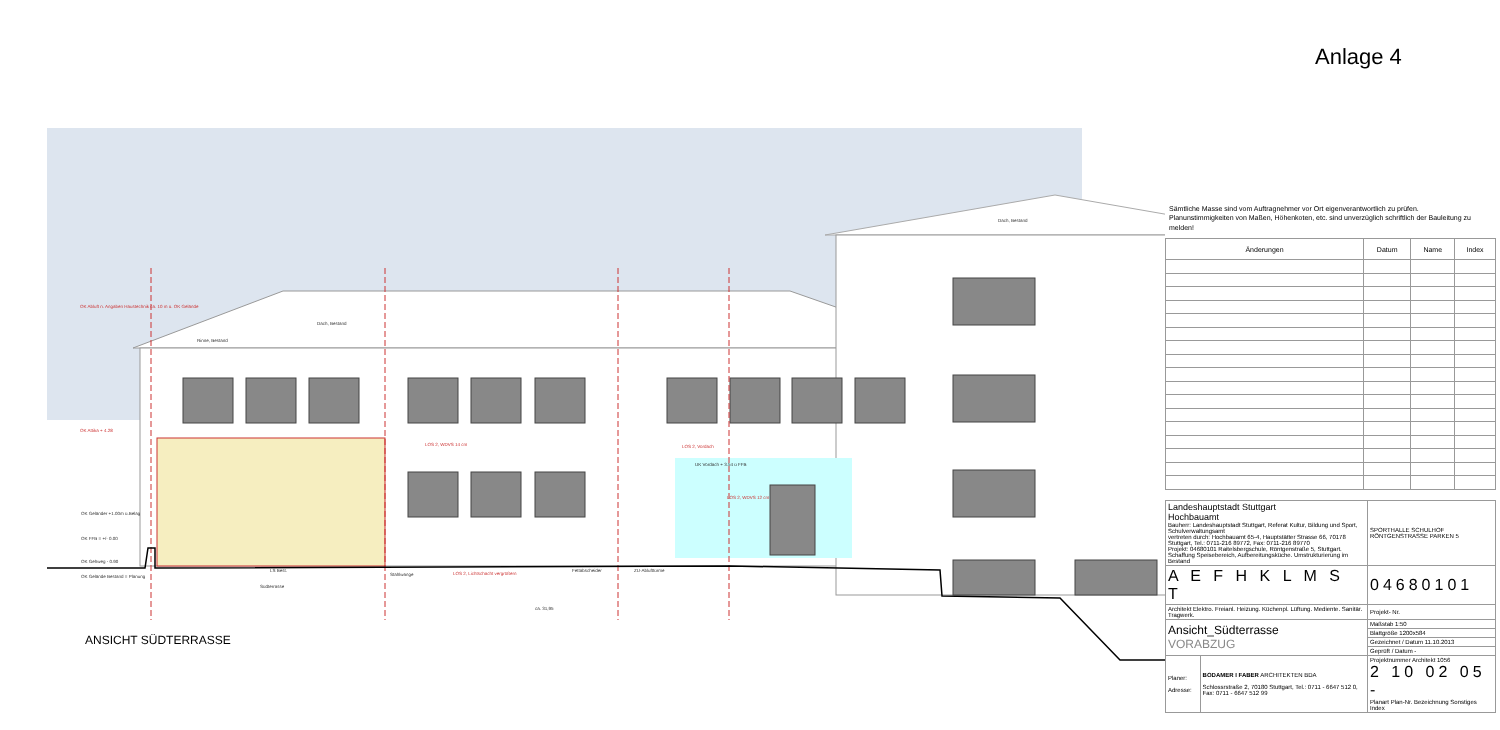Dach, Bestand
Rinne, Bestand
Dach, Bestand
OK Abluft n. Angaben Haustechnik ca. 10 m ü. OK Gelände
OK Attika + 4.28
OK Geländer +1.00m ü.Belag
OK FFB = +/- 0.00
OK Gehweg - 0.90
OK Gelände Bestand = Planung
LOS 2, WDVS 14 cm
LOS 2, Vordach
UK Vordach + 3.54 ü FFB
LOS 2, WDVS 12 cm
Stahlwange
LOS 2, Lichtschacht vergrößern
Fettabscheider
ZU-Ablufttürme
LS Best.
Südterrasse
ca. 31,95
ANSICHT SÜDTERRASSE
Anlage 4
Sämtliche Masse sind vom Auftragnehmer vor Ort eigenverantwortlich zu prüfen.
Planunstimmigkeiten von Maßen, Höhenkoten, etc. sind unverzüglich schriftlich der Bauleitung zu melden!
| Änderungen | Datum | Name | Index |
| --- | --- | --- | --- |
| Landeshauptstadt Stuttgart Hochbauamt Bauherr: Landeshauptstadt Stuttgart, Referat Kultur, Bildung und Sport, Schulverwaltungsamt vertreten durch: Hochbauamt 65-4, Hauptstätter Strasse 66, 70178 Stuttgart, Tel.: 0711-216 89772, Fax: 0711-216 89770 Projekt: 04680101 Raitelsbergschule, Röntgenstraße 5, Stuttgart. Schaffung Speisebereich, Aufbereitungsküche. Umstrukturierung im Bestand | | SPORTHALLE SCHULHOF RÖNTGENSTRASSE PARKEN 5 |
| A E F H K L M S T | | 04680101 |
| Architekt Elektro. Freianl. Heizung. Küchenpl. Lüftung. Mediente. Sanitär. Tragwerk. | | Projekt- Nr. |
| Ansicht_Südterrasse VORABZUG | | Maßstab 1:50 |
| | | Blattgröße 1200x584 |
| | | Gezeichnet / Datum 11.10.2013 |
| | | Geprüft / Datum - |
| Planer: Adresse: | BODAMER I FABER ARCHITEKTEN BDA Schlossrstraße 2, 70180 Stuttgart, Tel.: 0711 - 6647 512 0, Fax: 0711 - 6647 512 99 | Projektnummer Architekt 1056 2 10 02 05 - Planart Plan-Nr. Bezeichnung Sonstiges Index |